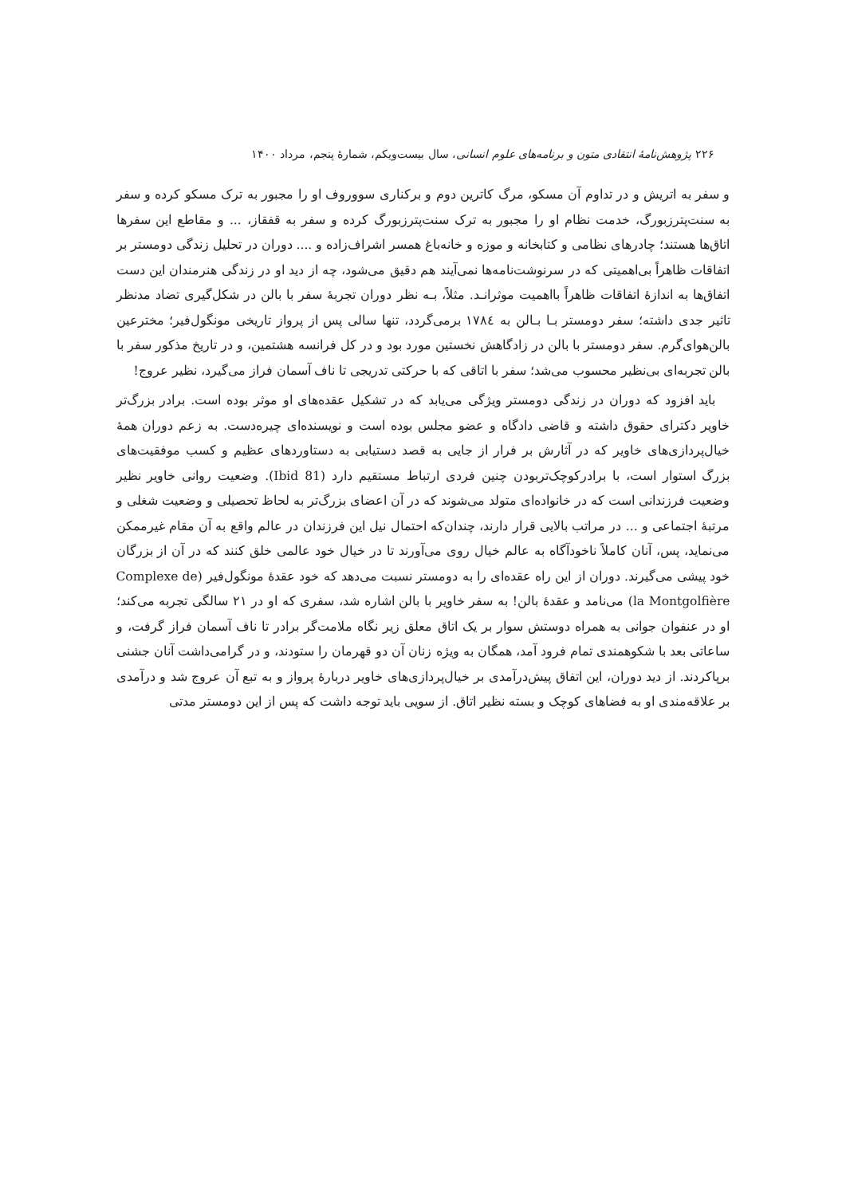۲۲۶ پژوهش‌نامهٔ انتقادی متون و برنامه‌های علوم انسانی، سال بیست‌ویکم، شمارهٔ پنجم، مرداد ۱۴۰۰
و سفر به اتریش و در تداوم آن مسکو، مرگ کاترین دوم و برکناری سووروف او را مجبور به ترک مسکو کرده و سفر به سنت‌پترزبورگ، خدمت نظام او را مجبور به ترک سنت‌پترزبورگ کرده و سفر به قفقاز، ... و مقاطع این سفرها اتاق‌ها هستند؛ چادرهای نظامی و کتابخانه و موزه و خانه‌باغ همسر اشراف‌زاده و .... دوران در تحلیل زندگی دومستر بر اتفاقات ظاهراً بی‌اهمیتی که در سرنوشت‌نامه‌ها نمی‌آیند هم دقیق می‌شود، چه از دید او در زندگی هنرمندان این دست اتفاق‌ها به اندازهٔ اتفاقات ظاهراً بااهمیت موثرانـد. مثلاً، بـه نظر دوران تجربهٔ سفر با بالن در شکل‌گیری تضاد مدنظر تاثیر جدی داشته؛ سفر دومستر بـا بـالن به ۱۷۸٤ برمی‌گردد، تنها سالی پس از پرواز تاریخی مونگول‌فیر؛ مخترعین بالن‌هوای‌گرم. سفر دومستر با بالن در زادگاهش نخستین مورد بود و در کل فرانسه هشتمین، و در تاریخ مذکور سفر با بالن تجربه‌ای بی‌نظیر محسوب می‌شد؛ سفر با اتاقی که با حرکتی تدریجی تا ناف آسمان فراز می‌گیرد، نظیر عروج!
باید افزود که دوران در زندگی دومستر ویژگی می‌یابد که در تشکیل عقده‌های او موثر بوده است. برادر بزرگ‌تر خاویر دکترای حقوق داشته و قاضی دادگاه و عضو مجلس بوده است و نویسنده‌ای چیره‌دست. به زعم دوران همهٔ خیال‌پردازی‌های خاویر که در آثارش بر فرار از جایی به قصد دستیابی به دستاوردهای عظیم و کسب موفقیت‌های بزرگ استوار است، با برادرکوچک‌تربودن چنین فردی ارتباط مستقیم دارد (Ibid 81). وضعیت روانی خاویر نظیر وضعیت فرزندانی است که در خانواده‌ای متولد می‌شوند که در آن اعضای بزرگ‌تر به لحاظ تحصیلی و وضعیت شغلی و مرتبهٔ اجتماعی و ... در مراتب بالایی قرار دارند، چندان‌که احتمال نیل این فرزندان در عالم واقع به آن مقام غیرممکن می‌نماید، پس، آنان کاملاً ناخودآگاه به عالم خیال روی می‌آورند تا در خیال خود عالمی خلق کنند که در آن از بزرگان خود پیشی می‌گیرند. دوران از این راه عقده‌ای را به دومستر نسبت می‌دهد که خود عقدهٔ مونگول‌فیر (Complexe de la Montgolfière) می‌نامد و عقدهٔ بالن! به سفر خاویر با بالن اشاره شد، سفری که او در ۲۱ سالگی تجربه می‌کند؛ او در عنفوان جوانی به همراه دوستش سوار بر یک اتاق معلق زیر نگاه ملامت‌گر برادر تا ناف آسمان فراز گرفت، و ساعاتی بعد با شکوهمندی تمام فرود آمد، همگان به ویژه زنان آن دو قهرمان را ستودند، و در گرامی‌داشت آنان جشنی برپاکردند. از دید دوران، این اتفاق پیش‌درآمدی بر خیال‌پردازی‌های خاویر دربارهٔ پرواز و به تبع آن عروج شد و درآمدی بر علاقه‌مندی او به فضاهای کوچک و بسته نظیر اتاق. از سویی باید توجه داشت که پس از این دومستر مدتی